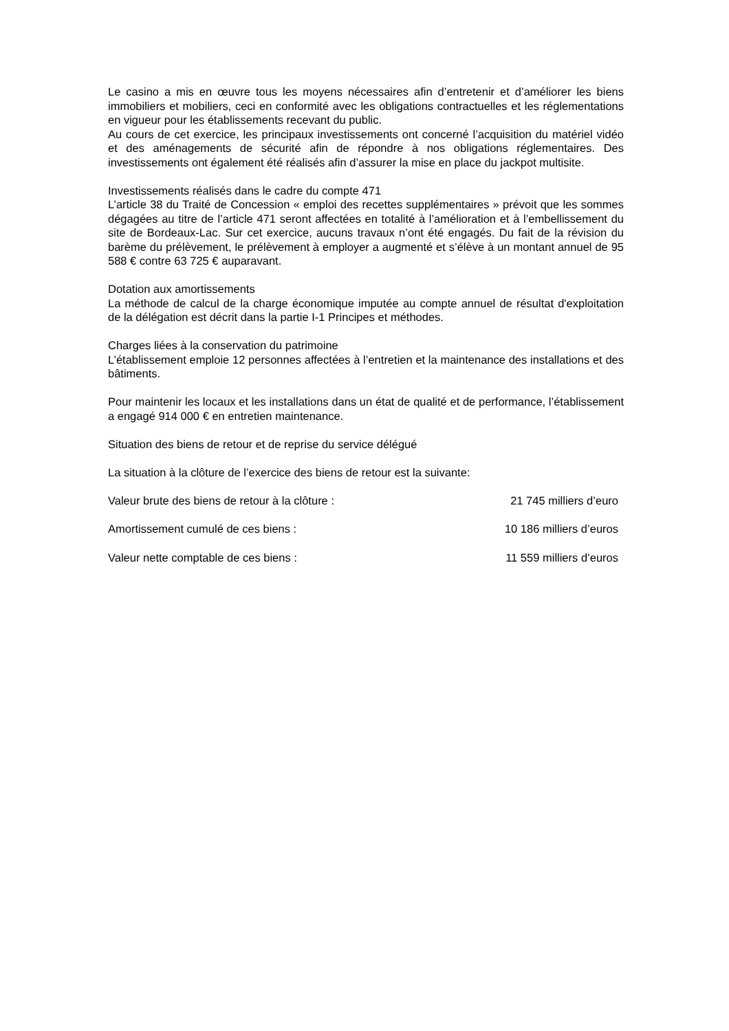Le casino a mis en œuvre tous les moyens nécessaires afin d’entretenir et d’améliorer les biens immobiliers et mobiliers, ceci en conformité avec les obligations contractuelles et les réglementations en vigueur pour les établissements recevant du public.
Au cours de cet exercice, les principaux investissements ont concerné l’acquisition du matériel vidéo et des aménagements de sécurité afin de répondre à nos obligations réglementaires. Des investissements ont également été réalisés afin d’assurer la mise en place du jackpot multisite.
Investissements réalisés dans le cadre du compte 471
L’article 38 du Traité de Concession « emploi des recettes supplémentaires » prévoit que les sommes dégagées au titre de l’article 471 seront affectées en totalité à l’amélioration et à l’embellissement du site de Bordeaux-Lac. Sur cet exercice, aucuns travaux n’ont été engagés. Du fait de la révision du barème du prélèvement, le prélèvement à employer a augmenté et s’élève à un montant annuel de 95 588 € contre 63 725 € auparavant.
Dotation aux amortissements
La méthode de calcul de la charge économique imputée au compte annuel de résultat d'exploitation de la délégation est décrit dans la partie I-1 Principes et méthodes.
Charges liées à la conservation du patrimoine
L’établissement emploie 12 personnes affectées à l’entretien et la maintenance des installations et des bâtiments.
Pour maintenir les locaux et les installations dans un état de qualité et de performance, l’établissement a engagé 914 000 € en entretien maintenance.
Situation des biens de retour et de reprise du service délégué
La situation à la clôture de l’exercice des biens de retour est la suivante:
Valeur brute des biens de retour à la clôture : 21 745 milliers d’euro
Amortissement cumulé de ces biens : 10 186 milliers d’euros
Valeur nette comptable de ces biens : 11 559 milliers d’euros